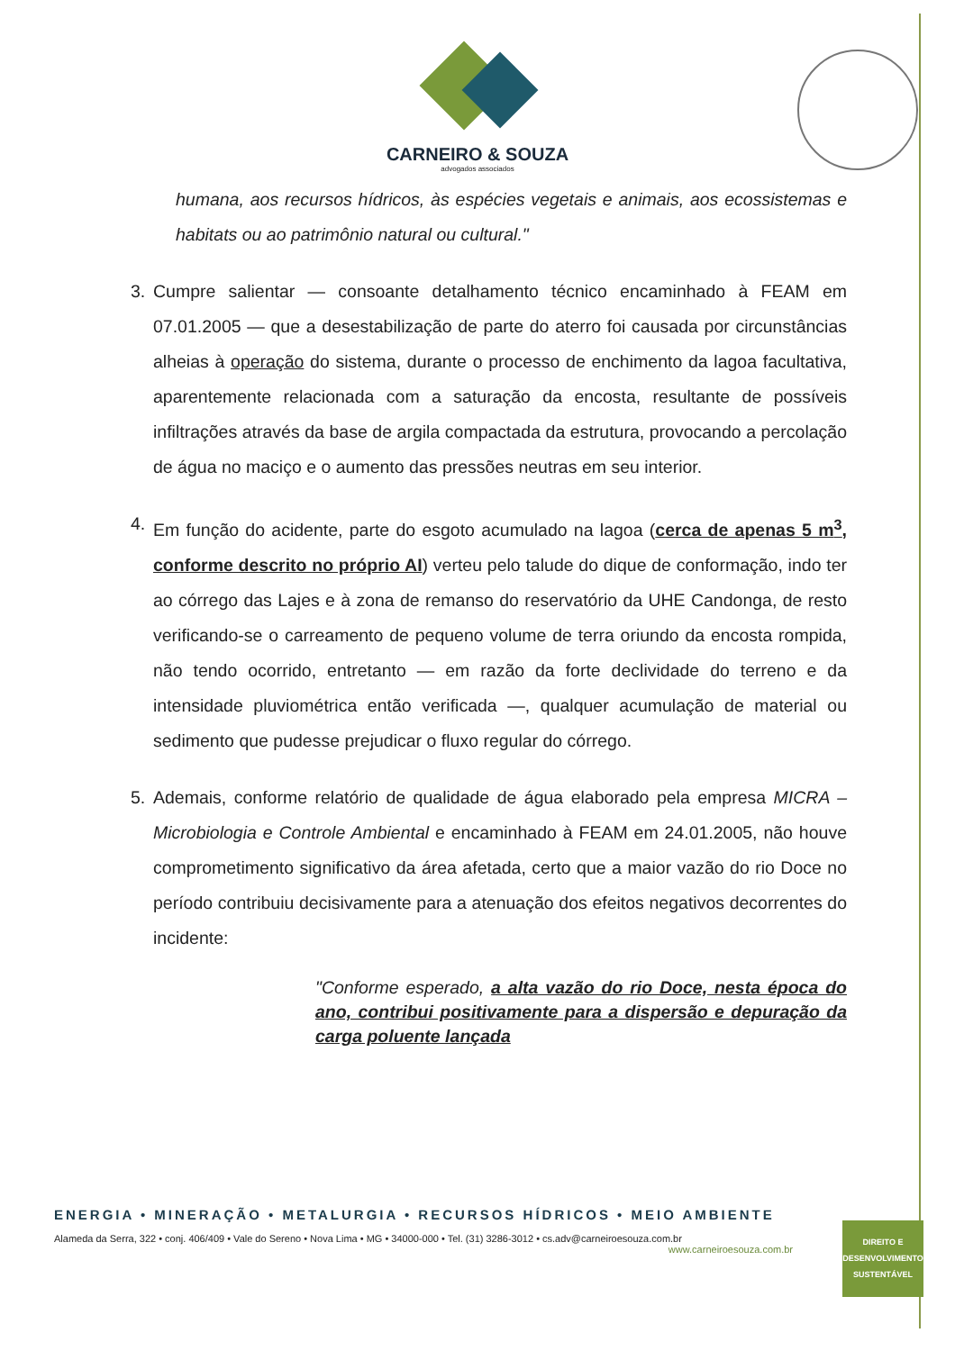CARNEIRO & SOUZA
advogados associados
humana, aos recursos hídricos, às espécies vegetais e animais, aos ecossistemas e habitats ou ao patrimônio natural ou cultural."
3. Cumpre salientar — consoante detalhamento técnico encaminhado à FEAM em 07.01.2005 — que a desestabilização de parte do aterro foi causada por circunstâncias alheias à operação do sistema, durante o processo de enchimento da lagoa facultativa, aparentemente relacionada com a saturação da encosta, resultante de possíveis infiltrações através da base de argila compactada da estrutura, provocando a percolação de água no maciço e o aumento das pressões neutras em seu interior.
4. Em função do acidente, parte do esgoto acumulado na lagoa (cerca de apenas 5 m<sup>3</sup>, conforme descrito no próprio AI) verteu pelo talude do dique de conformação, indo ter ao córrego das Lajes e à zona de remanso do reservatório da UHE Candonga, de resto verificando-se o carreamento de pequeno volume de terra oriundo da encosta rompida, não tendo ocorrido, entretanto — em razão da forte declividade do terreno e da intensidade pluviométrica então verificada —, qualquer acumulação de material ou sedimento que pudesse prejudicar o fluxo regular do córrego.
5. Ademais, conforme relatório de qualidade de água elaborado pela empresa MICRA – Microbiologia e Controle Ambiental e encaminhado à FEAM em 24.01.2005, não houve comprometimento significativo da área afetada, certo que a maior vazão do rio Doce no período contribuiu decisivamente para a atenuação dos efeitos negativos decorrentes do incidente:
"Conforme esperado, a alta vazão do rio Doce, nesta época do ano, contribui positivamente para a dispersão e depuração da carga poluente lançada
ENERGIA • MINERAÇÃO • METALURGIA • RECURSOS HÍDRICOS • MEIO AMBIENTE
Alameda da Serra, 322 • conj. 406/409 • Vale do Sereno • Nova Lima • MG • 34000-000 • Tel. (31) 3286-3012 • cs.adv@carneiroesouza.com.br
www.carneiroesouza.com.br
DIREITO E
DESENVOLVIMENTO
SUSTENTÁVEL